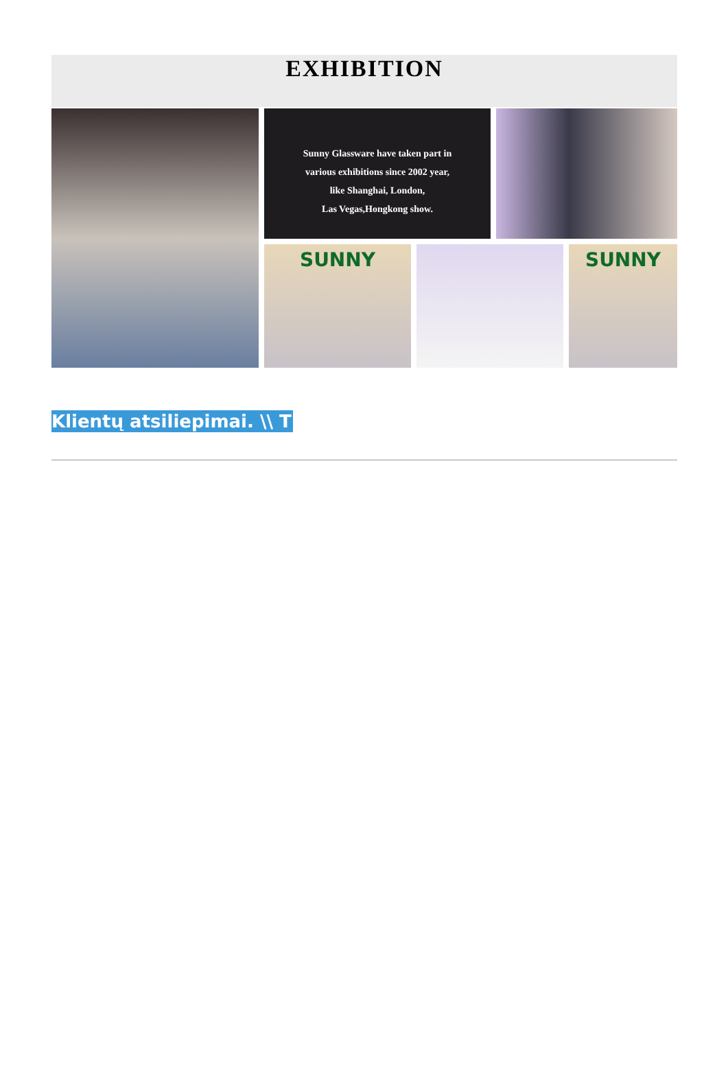EXHIBITION
Sunny Glassware have taken part in
various exhibitions since 2002 year,
like Shanghai, London,
Las Vegas,Hongkong show.
SUNNY
SUNNY
Klientų atsiliepimai. \\ T